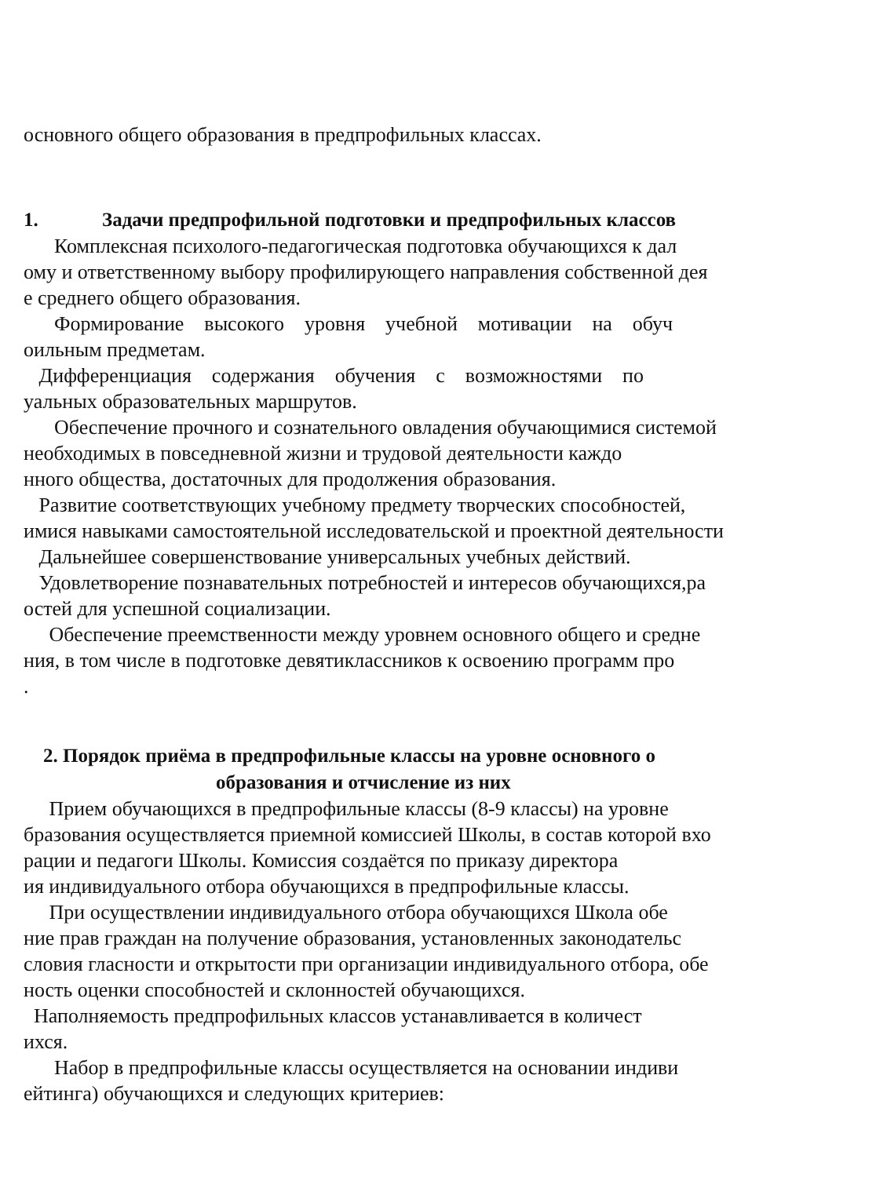основного общего образования в предпрофильных классах.
1. Задачи предпрофильной подготовки и предпрофильных классов
Комплексная психолого-педагогическая подготовка обучающихся к дал
ому и ответственному выбору профилирующего направления собственной дея
е среднего общего образования.
Формирование высокого уровня учебной мотивации на обуч
оильным предметам.
Дифференциация содержания обучения с возможностями по
уальных образовательных маршрутов.
Обеспечение прочного и сознательного овладения обучающимися системой
необходимых в повседневной жизни и трудовой деятельности каждо
нного общества, достаточных для продолжения образования.
Развитие соответствующих учебному предмету творческих способностей,
имися навыками самостоятельной исследовательской и проектной деятельности
Дальнейшее совершенствование универсальных учебных действий.
Удовлетворение познавательных потребностей и интересов обучающихся,ра
остей для успешной социализации.
Обеспечение преемственности между уровнем основного общего и средне
ния, в том числе в подготовке девятиклассников к освоению программ про
.
2. Порядок приёма в предпрофильные классы на уровне основного о
образования и отчисление из них
Прием обучающихся в предпрофильные классы (8-9 классы) на уровне
бразования осуществляется приемной комиссией Школы, в состав которой вхо
рации и педагоги Школы. Комиссия создаётся по приказу директора
ия индивидуального отбора обучающихся в предпрофильные классы.
При осуществлении индивидуального отбора обучающихся Школа обе
ние прав граждан на получение образования, установленных законодательс
словия гласности и открытости при организации индивидуального отбора, обе
ность оценки способностей и склонностей обучающихся.
Наполняемость предпрофильных классов устанавливается в количест
ихся.
Набор в предпрофильные классы осуществляется на основании индиви
ейтинга) обучающихся и следующих критериев: